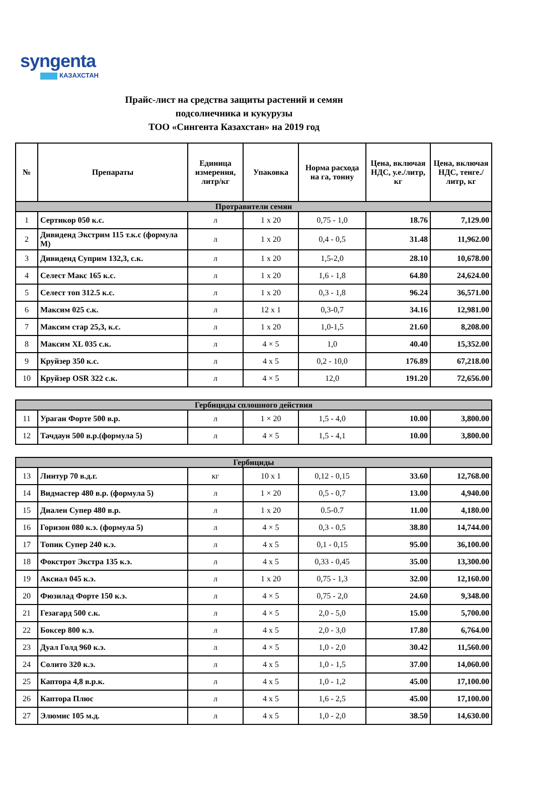syngenta
КАЗАХСТАН
Прайс-лист на средства защиты растений и семян
подсолнечника и кукурузы
ТОО «Сингента Казахстан» на 2019 год
| № | Препараты | Единица измерения, литр/кг | Упаковка | Норма расхода на га, тонну | Цена, включая НДС, у.е./литр, кг | Цена, включая НДС, тенге./литр, кг |
| --- | --- | --- | --- | --- | --- | --- |
| Протравители семян | | | | | | |
| 1 | Сертикор 050 к.с. | л | 1 x 20 | 0,75 - 1,0 | 18.76 | 7,129.00 |
| 2 | Дивиденд Экстрим 115 т.к.с (формула М) | л | 1 x 20 | 0,4 - 0,5 | 31.48 | 11,962.00 |
| 3 | Дивиденд Суприм 132,3, с.к. | л | 1 x 20 | 1,5-2,0 | 28.10 | 10,678.00 |
| 4 | Селест Макс 165 к.с. | л | 1 x 20 | 1,6 - 1,8 | 64.80 | 24,624.00 |
| 5 | Селест топ 312.5 к.с. | л | 1 x 20 | 0,3 - 1,8 | 96.24 | 36,571.00 |
| 6 | Максим 025 с.к. | л | 12 x 1 | 0,3-0,7 | 34.16 | 12,981.00 |
| 7 | Максим стар 25,3, к.с. | л | 1 x 20 | 1,0-1,5 | 21.60 | 8,208.00 |
| 8 | Максим XL 035 с.к. | л | 4 × 5 | 1,0 | 40.40 | 15,352.00 |
| 9 | Круйзер 350 к.с. | л | 4 x 5 | 0,2 - 10,0 | 176.89 | 67,218.00 |
| 10 | Круйзер OSR 322 с.к. | л | 4 × 5 | 12,0 | 191.20 | 72,656.00 |
| Гербициды сплошного действия | | | | | | |
| 11 | Ураган Форте 500 в.р. | л | 1 × 20 | 1,5 - 4,0 | 10.00 | 3,800.00 |
| 12 | Тачдаун 500 в.р.(формула 5) | л | 4 × 5 | 1,5 - 4,1 | 10.00 | 3,800.00 |
| Гербициды | | | | | | |
| 13 | Линтур 70 в.д.г. | кг | 10 x 1 | 0,12 - 0,15 | 33.60 | 12,768.00 |
| 14 | Видмастер 480 в.р. (формула 5) | л | 1 × 20 | 0,5 - 0,7 | 13.00 | 4,940.00 |
| 15 | Диален Супер 480 в.р. | л | 1 x 20 | 0.5-0.7 | 11.00 | 4,180.00 |
| 16 | Горизон 080 к.э. (формула 5) | л | 4 × 5 | 0,3 - 0,5 | 38.80 | 14,744.00 |
| 17 | Топик Супер 240 к.э. | л | 4 x 5 | 0,1 - 0,15 | 95.00 | 36,100.00 |
| 18 | Фокстрот Экстра 135 к.э. | л | 4 x 5 | 0,33 - 0,45 | 35.00 | 13,300.00 |
| 19 | Аксиал 045 к.э. | л | 1 x 20 | 0,75 - 1,3 | 32.00 | 12,160.00 |
| 20 | Фюзилад Форте 150 к.э. | л | 4 × 5 | 0,75 - 2,0 | 24.60 | 9,348.00 |
| 21 | Гезагард 500 с.к. | л | 4 × 5 | 2,0 - 5,0 | 15.00 | 5,700.00 |
| 22 | Боксер 800 к.э. | л | 4 x 5 | 2,0 - 3,0 | 17.80 | 6,764.00 |
| 23 | Дуал Голд 960 к.э. | л | 4 × 5 | 1,0 - 2,0 | 30.42 | 11,560.00 |
| 24 | Солито 320 к.э. | л | 4 x 5 | 1,0 - 1,5 | 37.00 | 14,060.00 |
| 25 | Каптора 4,8 в.р.к. | л | 4 x 5 | 1,0 - 1,2 | 45.00 | 17,100.00 |
| 26 | Каптора Плюс | л | 4 x 5 | 1,6 - 2,5 | 45.00 | 17,100.00 |
| 27 | Элюмис 105 м.д. | л | 4 x 5 | 1,0 - 2,0 | 38.50 | 14,630.00 |